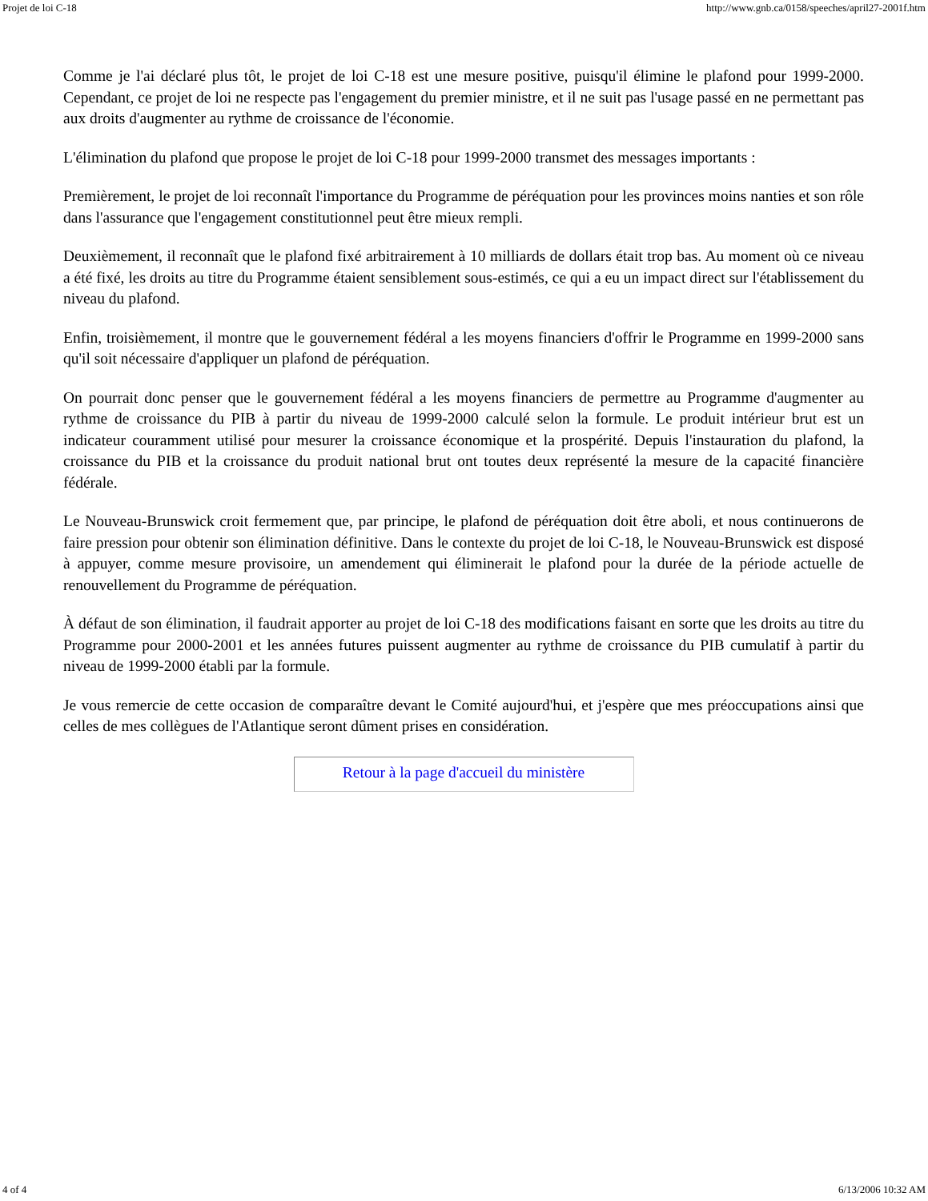Projet de loi C-18 http://www.gnb.ca/0158/speeches/april27-2001f.htm
Comme je l'ai déclaré plus tôt, le projet de loi C-18 est une mesure positive, puisqu'il élimine le plafond pour 1999-2000. Cependant, ce projet de loi ne respecte pas l'engagement du premier ministre, et il ne suit pas l'usage passé en ne permettant pas aux droits d'augmenter au rythme de croissance de l'économie.
L'élimination du plafond que propose le projet de loi C-18 pour 1999-2000 transmet des messages importants :
Premièrement, le projet de loi reconnaît l'importance du Programme de péréquation pour les provinces moins nanties et son rôle dans l'assurance que l'engagement constitutionnel peut être mieux rempli.
Deuxièmement, il reconnaît que le plafond fixé arbitrairement à 10 milliards de dollars était trop bas. Au moment où ce niveau a été fixé, les droits au titre du Programme étaient sensiblement sous-estimés, ce qui a eu un impact direct sur l'établissement du niveau du plafond.
Enfin, troisièmement, il montre que le gouvernement fédéral a les moyens financiers d'offrir le Programme en 1999-2000 sans qu'il soit nécessaire d'appliquer un plafond de péréquation.
On pourrait donc penser que le gouvernement fédéral a les moyens financiers de permettre au Programme d'augmenter au rythme de croissance du PIB à partir du niveau de 1999-2000 calculé selon la formule. Le produit intérieur brut est un indicateur couramment utilisé pour mesurer la croissance économique et la prospérité. Depuis l'instauration du plafond, la croissance du PIB et la croissance du produit national brut ont toutes deux représenté la mesure de la capacité financière fédérale.
Le Nouveau-Brunswick croit fermement que, par principe, le plafond de péréquation doit être aboli, et nous continuerons de faire pression pour obtenir son élimination définitive. Dans le contexte du projet de loi C-18, le Nouveau-Brunswick est disposé à appuyer, comme mesure provisoire, un amendement qui éliminerait le plafond pour la durée de la période actuelle de renouvellement du Programme de péréquation.
À défaut de son élimination, il faudrait apporter au projet de loi C-18 des modifications faisant en sorte que les droits au titre du Programme pour 2000-2001 et les années futures puissent augmenter au rythme de croissance du PIB cumulatif à partir du niveau de 1999-2000 établi par la formule.
Je vous remercie de cette occasion de comparaître devant le Comité aujourd'hui, et j'espère que mes préoccupations ainsi que celles de mes collègues de l'Atlantique seront dûment prises en considération.
Retour à la page d'accueil du ministère
4 of 4 6/13/2006 10:32 AM